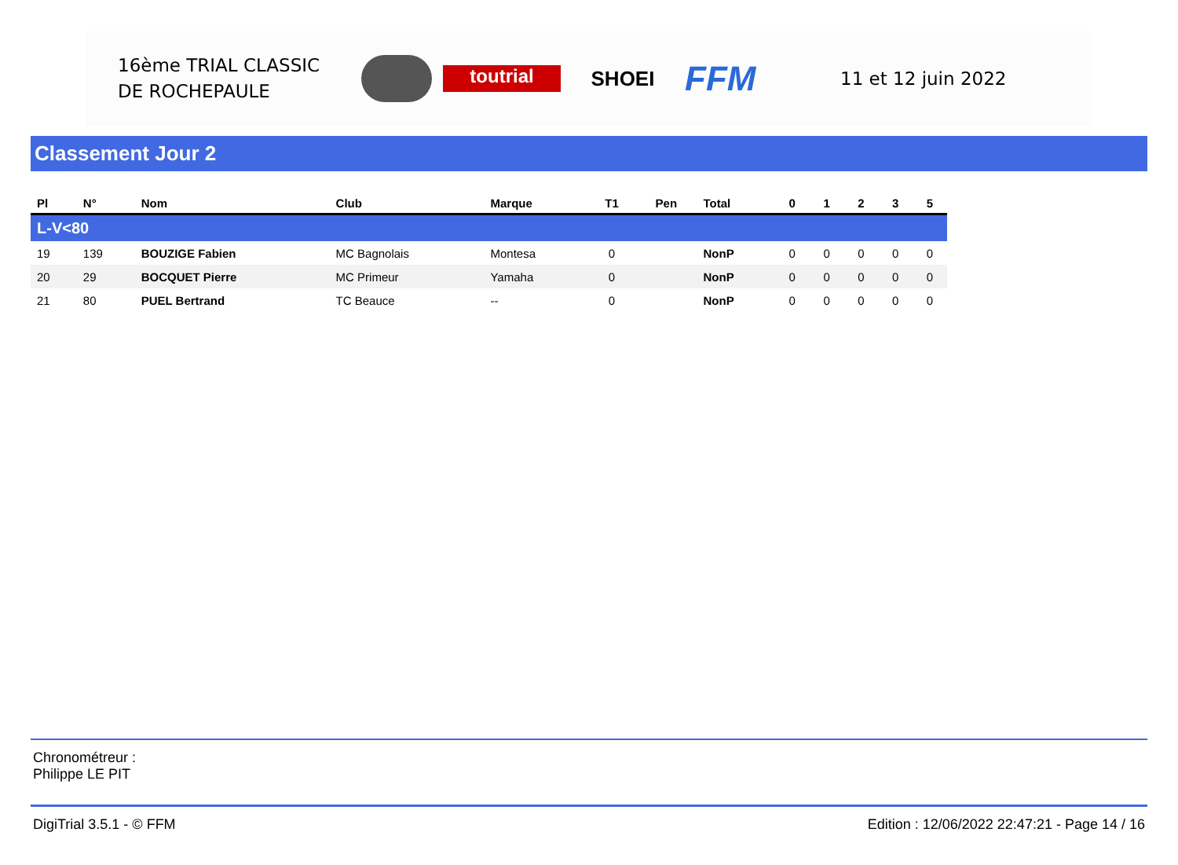16ème TRIAL CLASSIC
DE ROCHEPAULE
toutrial
SHOEI
FFM
11 et 12 juin 2022
Classement Jour 2
| Pl | N° | Nom | Club | Marque | T1 | Pen | Total | 0 | 1 | 2 | 3 | 5 |
| --- | --- | --- | --- | --- | --- | --- | --- | --- | --- | --- | --- | --- |
| L-V<80 | | | | | | | | | | | | |
| 19 | 139 | BOUZIGE Fabien | MC Bagnolais | Montesa | 0 | | NonP | 0 | 0 | 0 | 0 | 0 |
| 20 | 29 | BOCQUET Pierre | MC Primeur | Yamaha | 0 | | NonP | 0 | 0 | 0 | 0 | 0 |
| 21 | 80 | PUEL Bertrand | TC Beauce | -- | 0 | | NonP | 0 | 0 | 0 | 0 | 0 |
Chronométreur :
Philippe LE PIT
DigiTrial 3.5.1 - © FFM Edition : 12/06/2022 22:47:21 - Page 14 / 16